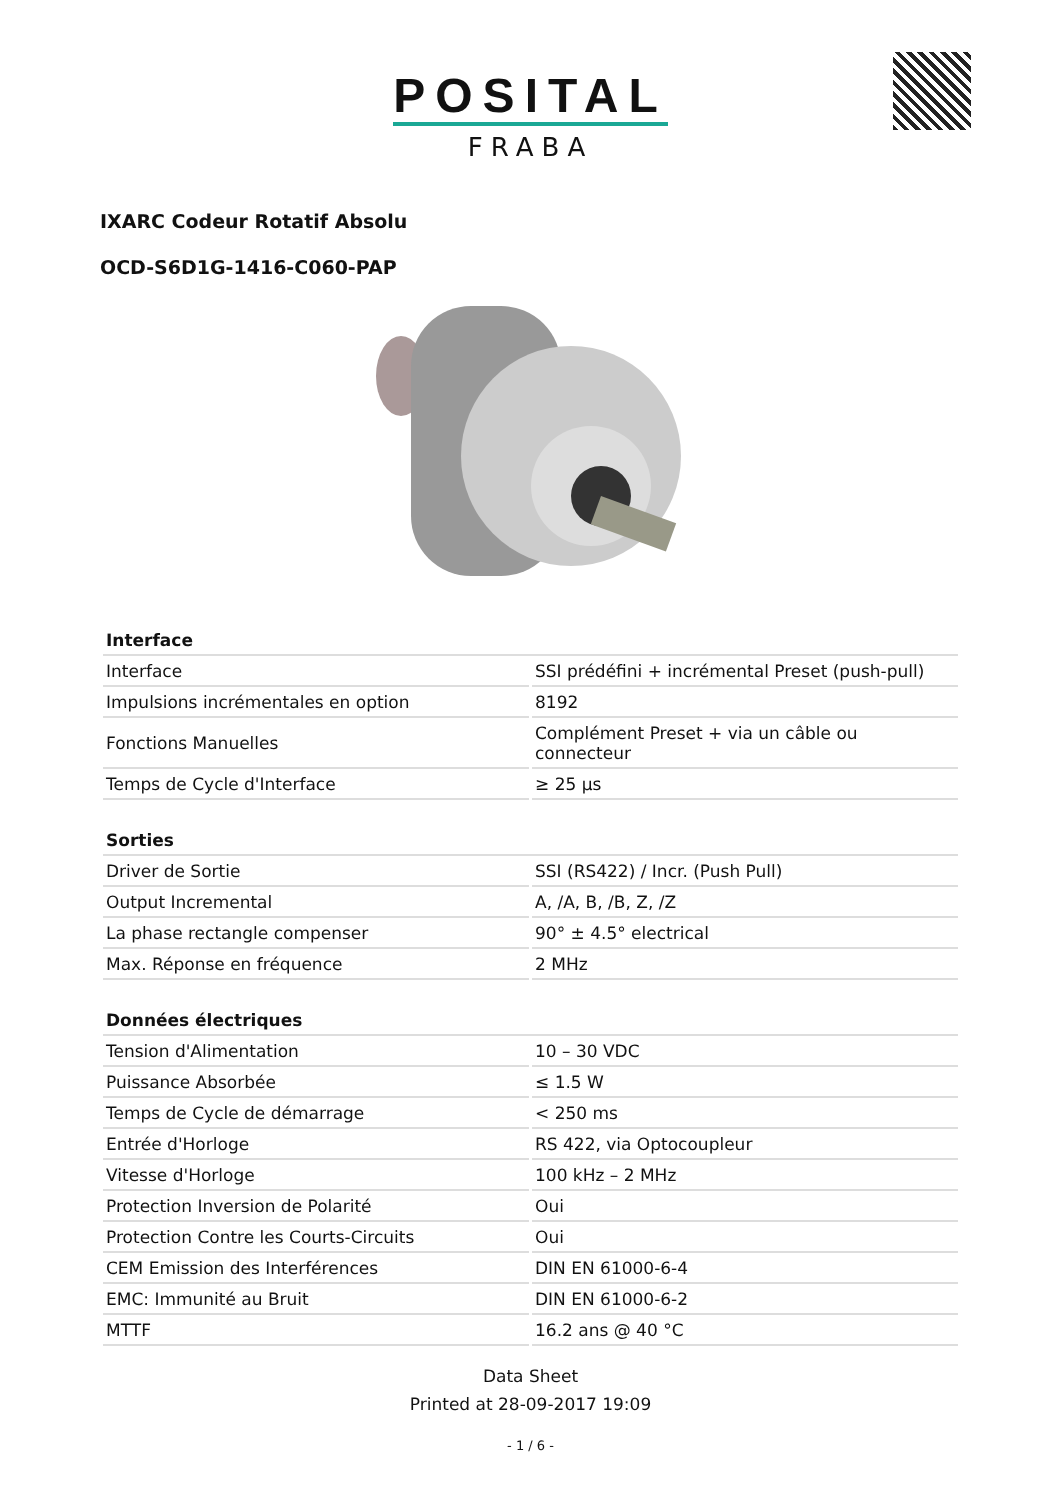POSITAL
FRABA
IXARC Codeur Rotatif Absolu
OCD-S6D1G-1416-C060-PAP
| Interface | |
| --- | --- |
| Interface | SSI prédéfini + incrémental Preset (push-pull) |
| Impulsions incrémentales en option | 8192 |
| Fonctions Manuelles | Complément Preset + via un câble ou connecteur |
| Temps de Cycle d'Interface | ≥ 25 µs |
| Sorties | |
| --- | --- |
| Driver de Sortie | SSI (RS422) / Incr. (Push Pull) |
| Output Incremental | A, /A, B, /B, Z, /Z |
| La phase rectangle compenser | 90° ± 4.5° electrical |
| Max. Réponse en fréquence | 2 MHz |
| Données électriques | |
| --- | --- |
| Tension d'Alimentation | 10 – 30 VDC |
| Puissance Absorbée | ≤ 1.5 W |
| Temps de Cycle de démarrage | < 250 ms |
| Entrée d'Horloge | RS 422, via Optocoupleur |
| Vitesse d'Horloge | 100 kHz – 2 MHz |
| Protection Inversion de Polarité | Oui |
| Protection Contre les Courts-Circuits | Oui |
| CEM Emission des Interférences | DIN EN 61000-6-4 |
| EMC: Immunité au Bruit | DIN EN 61000-6-2 |
| MTTF | 16.2 ans @ 40 °C |
Data Sheet
Printed at 28-09-2017 19:09
- 1 / 6 -